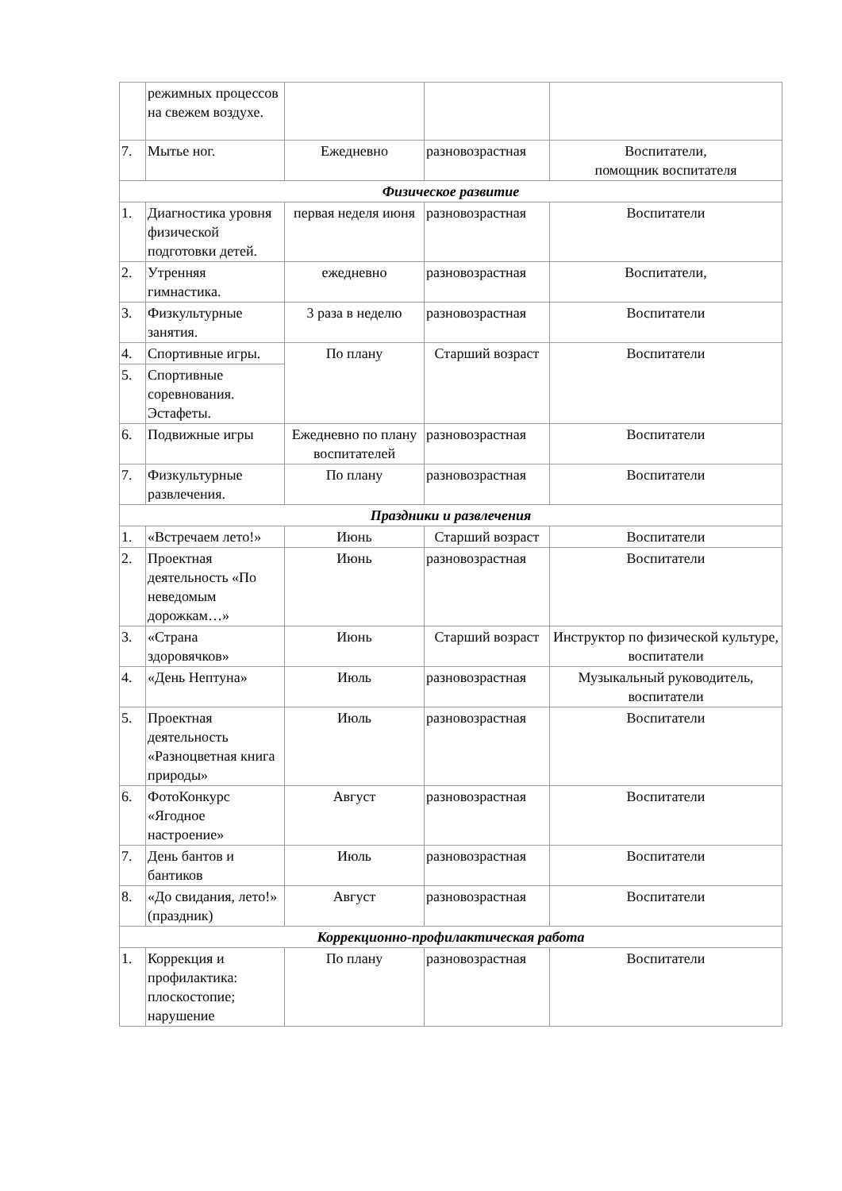| | режимных процессов на свежем воздухе. | | | |
| 7. | Мытье ног. | Ежедневно | разновозрастная | Воспитатели, помощник воспитателя |
| Физическое развитие | | | | |
| 1. | Диагностика уровня физической подготовки детей. | первая неделя июня | разновозрастная | Воспитатели |
| 2. | Утренняя гимнастика. | ежедневно | разновозрастная | Воспитатели, |
| 3. | Физкультурные занятия. | 3 раза в неделю | разновозрастная | Воспитатели |
| 4. | Спортивные игры. | По плану | Старший возраст | Воспитатели |
| 5. | Спортивные соревнования. Эстафеты. | | | |
| 6. | Подвижные игры | Ежедневно по плану воспитателей | разновозрастная | Воспитатели |
| 7. | Физкультурные развлечения. | По плану | разновозрастная | Воспитатели |
| Праздники и развлечения | | | | |
| 1. | «Встречаем лето!» | Июнь | Старший возраст | Воспитатели |
| 2. | Проектная деятельность «По неведомым дорожкам…» | Июнь | разновозрастная | Воспитатели |
| 3. | «Страна здоровячков» | Июнь | Старший возраст | Инструктор по физической культуре, воспитатели |
| 4. | «День Нептуна» | Июль | разновозрастная | Музыкальный руководитель, воспитатели |
| 5. | Проектная деятельность «Разноцветная книга природы» | Июль | разновозрастная | Воспитатели |
| 6. | ФотоКонкурс «Ягодное настроение» | Август | разновозрастная | Воспитатели |
| 7. | День бантов и бантиков | Июль | разновозрастная | Воспитатели |
| 8. | «До свидания, лето!» (праздник) | Август | разновозрастная | Воспитатели |
| Коррекционно-профилактическая работа | | | | |
| 1. | Коррекция и профилактика: плоскостопие; нарушение | По плану | разновозрастная | Воспитатели |